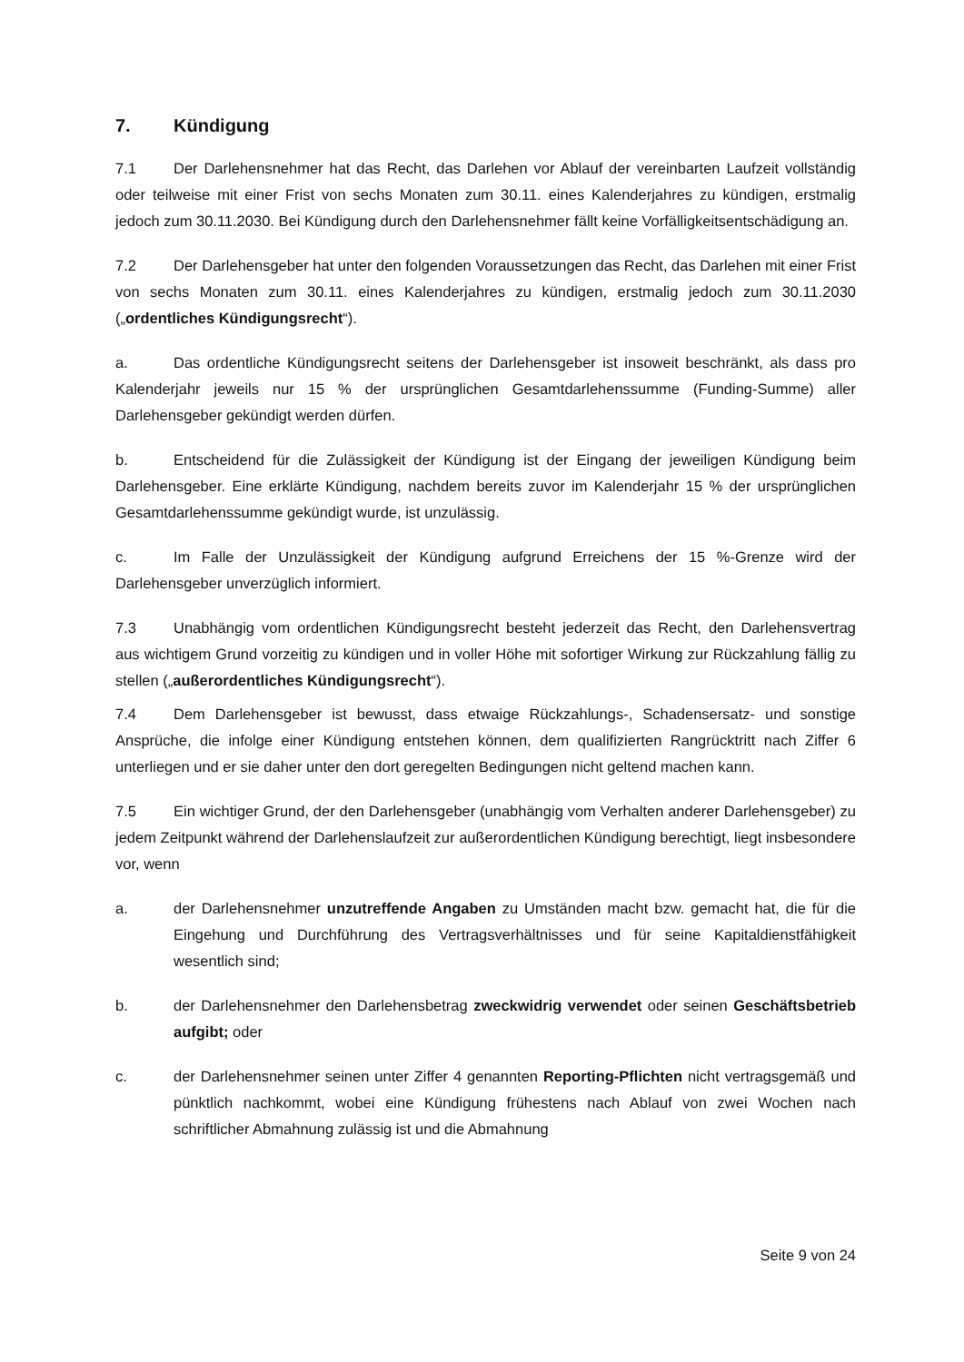7. Kündigung
7.1 Der Darlehensnehmer hat das Recht, das Darlehen vor Ablauf der vereinbarten Laufzeit vollständig oder teilweise mit einer Frist von sechs Monaten zum 30.11. eines Kalenderjahres zu kündigen, erstmalig jedoch zum 30.11.2030. Bei Kündigung durch den Darlehensnehmer fällt keine Vorfälligkeitsentschädigung an.
7.2 Der Darlehensgeber hat unter den folgenden Voraussetzungen das Recht, das Darlehen mit einer Frist von sechs Monaten zum 30.11. eines Kalenderjahres zu kündigen, erstmalig jedoch zum 30.11.2030 („ordentliches Kündigungsrecht“).
a. Das ordentliche Kündigungsrecht seitens der Darlehensgeber ist insoweit beschränkt, als dass pro Kalenderjahr jeweils nur 15 % der ursprünglichen Gesamtdarlehenssumme (Funding-Summe) aller Darlehensgeber gekündigt werden dürfen.
b. Entscheidend für die Zulässigkeit der Kündigung ist der Eingang der jeweiligen Kündigung beim Darlehensgeber. Eine erklärte Kündigung, nachdem bereits zuvor im Kalenderjahr 15 % der ursprünglichen Gesamtdarlehenssumme gekündigt wurde, ist unzulässig.
c. Im Falle der Unzulässigkeit der Kündigung aufgrund Erreichens der 15 %-Grenze wird der Darlehensgeber unverzüglich informiert.
7.3 Unabhängig vom ordentlichen Kündigungsrecht besteht jederzeit das Recht, den Darlehensvertrag aus wichtigem Grund vorzeitig zu kündigen und in voller Höhe mit sofortiger Wirkung zur Rückzahlung fällig zu stellen („außerordentliches Kündigungsrecht“).
7.4 Dem Darlehensgeber ist bewusst, dass etwaige Rückzahlungs-, Schadensersatz- und sonstige Ansprüche, die infolge einer Kündigung entstehen können, dem qualifizierten Rangrücktritt nach Ziffer 6 unterliegen und er sie daher unter den dort geregelten Bedingungen nicht geltend machen kann.
7.5 Ein wichtiger Grund, der den Darlehensgeber (unabhängig vom Verhalten anderer Darlehensgeber) zu jedem Zeitpunkt während der Darlehenslaufzeit zur außerordentlichen Kündigung berechtigt, liegt insbesondere vor, wenn
a. der Darlehensnehmer unzutreffende Angaben zu Umständen macht bzw. gemacht hat, die für die Eingehung und Durchführung des Vertragsverhältnisses und für seine Kapitaldienstfähigkeit wesentlich sind;
b. der Darlehensnehmer den Darlehensbetrag zweckwidrig verwendet oder seinen Geschäftsbetrieb aufgibt; oder
c. der Darlehensnehmer seinen unter Ziffer 4 genannten Reporting-Pflichten nicht vertragsgemäß und pünktlich nachkommt, wobei eine Kündigung frühestens nach Ablauf von zwei Wochen nach schriftlicher Abmahnung zulässig ist und die Abmahnung
Seite 9 von 24